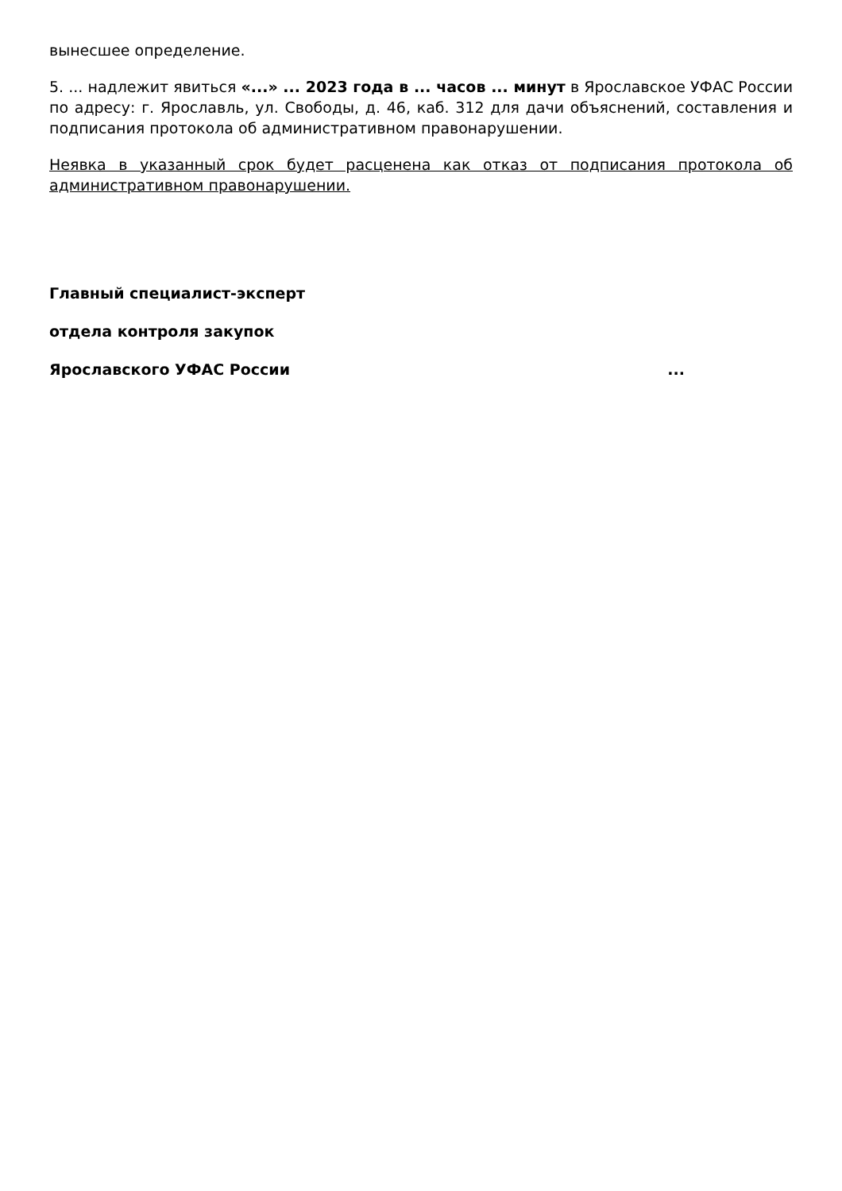вынесшее определение.
5. ... надлежит явиться «...» ... 2023 года в ... часов ... минут в Ярославское УФАС России по адресу: г. Ярославль, ул. Свободы, д. 46, каб. 312 для дачи объяснений, составления и подписания протокола об административном правонарушении.
Неявка в указанный срок будет расценена как отказ от подписания протокола об административном правонарушении.
Главный специалист-эксперт
отдела контроля закупок
Ярославского УФАС России ...